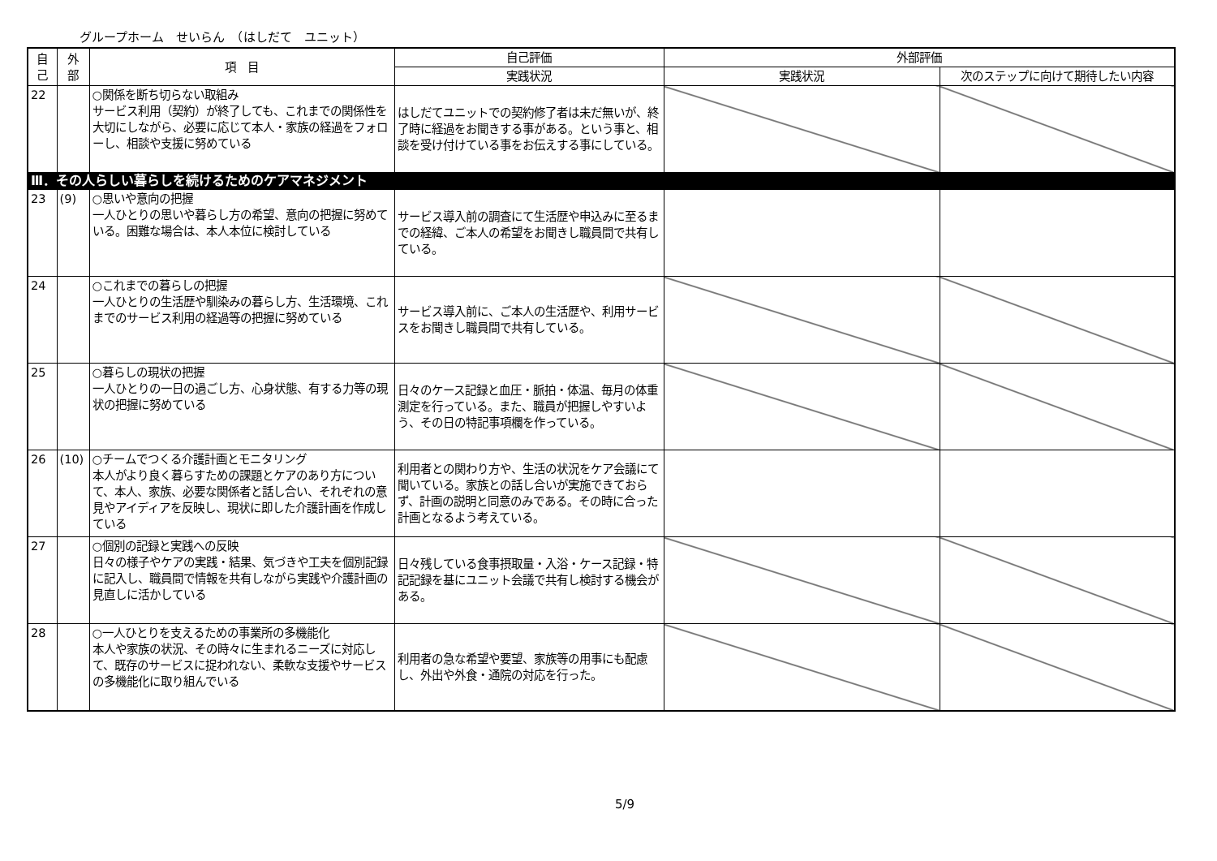グループホーム　せいらん　（はしだて　ユニット）
| 自 己 | 外 部 | 項 目 | 自己評価 | 外部評価 | |
| --- | --- | --- | --- | --- | --- |
| | | | 実践状況 | 実践状況 | 次のステップに向けて期待したい内容 |
| 22 | | ○関係を断ち切らない取組み サービス利用（契約）が終了しても、これまでの関係性を大切にしながら、必要に応じて本人・家族の経過をフォローし、相談や支援に努めている | はしだてユニットでの契約修了者は未だ無いが、終了時に経過をお聞きする事がある。という事と、相談を受け付けている事をお伝えする事にしている。 | | |
| Ⅲ．その人らしい暮らしを続けるためのケアマネジメント | | | | | |
| 23 | (9) | ○思いや意向の把握 一人ひとりの思いや暮らし方の希望、意向の把握に努めている。困難な場合は、本人本位に検討している | サービス導入前の調査にて生活歴や申込みに至るまでの経緯、ご本人の希望をお聞きし職員間で共有している。 | | |
| 24 | | ○これまでの暮らしの把握 一人ひとりの生活歴や馴染みの暮らし方、生活環境、これまでのサービス利用の経過等の把握に努めている | サービス導入前に、ご本人の生活歴や、利用サービスをお聞きし職員間で共有している。 | | |
| 25 | | ○暮らしの現状の把握 一人ひとりの一日の過ごし方、心身状態、有する力等の現状の把握に努めている | 日々のケース記録と血圧・脈拍・体温、毎月の体重測定を行っている。また、職員が把握しやすいよう、その日の特記事項欄を作っている。 | | |
| 26 | (10) | ○チームでつくる介護計画とモニタリング 本人がより良く暮らすための課題とケアのあり方について、本人、家族、必要な関係者と話し合い、それぞれの意見やアイディアを反映し、現状に即した介護計画を作成している | 利用者との関わり方や、生活の状況をケア会議にて聞いている。家族との話し合いが実施できておらず、計画の説明と同意のみである。その時に合った計画となるよう考えている。 | | |
| 27 | | ○個別の記録と実践への反映 日々の様子やケアの実践・結果、気づきや工夫を個別記録に記入し、職員間で情報を共有しながら実践や介護計画の見直しに活かしている | 日々残している食事摂取量・入浴・ケース記録・特記記録を基にユニット会議で共有し検討する機会がある。 | | |
| 28 | | ○一人ひとりを支えるための事業所の多機能化 本人や家族の状況、その時々に生まれるニーズに対応して、既存のサービスに捉われない、柔軟な支援やサービスの多機能化に取り組んでいる | 利用者の急な希望や要望、家族等の用事にも配慮し、外出や外食・通院の対応を行った。 | | |
5/9